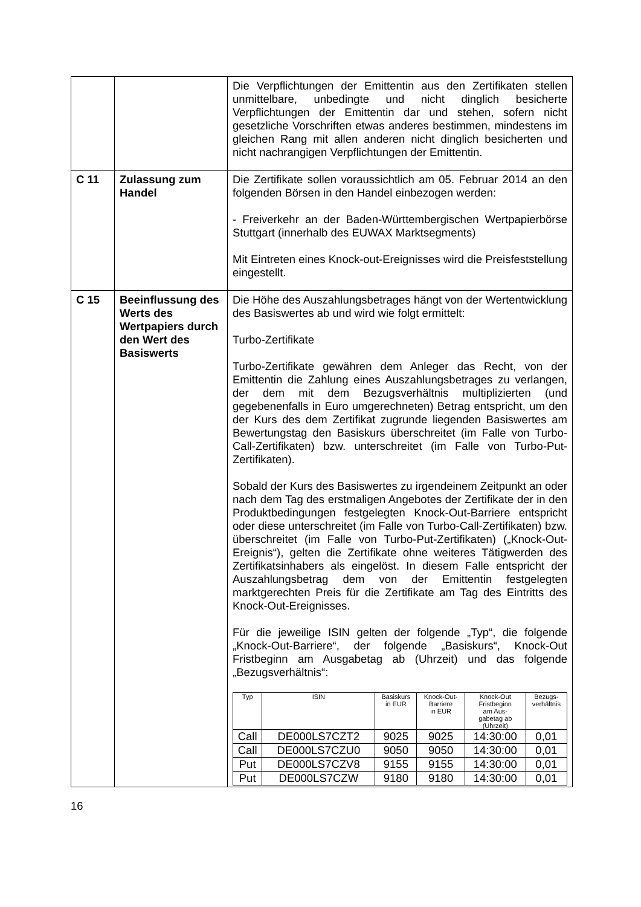| | | Die Verpflichtungen der Emittentin aus den Zertifikaten stellen unmittelbare, unbedingte und nicht dinglich besicherte Verpflichtungen der Emittentin dar und stehen, sofern nicht gesetzliche Vorschriften etwas anderes bestimmen, mindestens im gleichen Rang mit allen anderen nicht dinglich besicherten und nicht nachrangigen Verpflichtungen der Emittentin. |
| C 11 | Zulassung zum Handel | Die Zertifikate sollen voraussichtlich am 05. Februar 2014 an den folgenden Börsen in den Handel einbezogen werden: - Freiverkehr an der Baden-Württembergischen Wertpapierbörse Stuttgart (innerhalb des EUWAX Marktsegments) Mit Eintreten eines Knock-out-Ereignisses wird die Preisfeststellung eingestellt. |
| C 15 | Beeinflussung des Werts des Wertpapiers durch den Wert des Basiswerts | Die Höhe des Auszahlungsbetrages hängt von der Wertentwicklung des Basiswertes ab und wird wie folgt ermittelt: Turbo-Zertifikate Turbo-Zertifikate gewähren dem Anleger das Recht, von der Emittentin die Zahlung eines Auszahlungsbetrages zu verlangen, der dem mit dem Bezugsverhältnis multiplizierten (und gegebenenfalls in Euro umgerechneten) Betrag entspricht, um den der Kurs des dem Zertifikat zugrunde liegenden Basiswertes am Bewertungstag den Basiskurs überschreitet (im Falle von Turbo-Call-Zertifikaten) bzw. unterschreitet (im Falle von Turbo-Put-Zertifikaten). Sobald der Kurs des Basiswertes zu irgendeinem Zeitpunkt an oder nach dem Tag des erstmaligen Angebotes der Zertifikate der in den Produktbedingungen festgelegten Knock-Out-Barriere entspricht oder diese unterschreitet (im Falle von Turbo-Call-Zertifikaten) bzw. überschreitet (im Falle von Turbo-Put-Zertifikaten) („Knock-Out-Ereignis“), gelten die Zertifikate ohne weiteres Tätigwerden des Zertifikatsinhabers als eingelöst. In diesem Falle entspricht der Auszahlungsbetrag dem von der Emittentin festgelegten marktgerechten Preis für die Zertifikate am Tag des Eintritts des Knock-Out-Ereignisses. Für die jeweilige ISIN gelten der folgende „Typ“, die folgende „Knock-Out-Barriere“, der folgende „Basiskurs“, Knock-Out Fristbeginn am Ausgabetag ab (Uhrzeit) und das folgende „Bezugsverhältnis“: / Typ / ISIN / Basiskurs in EUR / Knock-Out- Barriere in EUR / Knock-Out Fristbeginn am Aus- gabetag ab (Uhrzeit) / Bezugs- verhältnis / / --- / --- / --- / --- / --- / --- / / Call / DE000LS7CZT2 / 9025 / 9025 / 14:30:00 / 0,01 / / Call / DE000LS7CZU0 / 9050 / 9050 / 14:30:00 / 0,01 / / Put / DE000LS7CZV8 / 9155 / 9155 / 14:30:00 / 0,01 / / Put / DE000LS7CZW / 9180 / 9180 / 14:30:00 / 0,01 / |
16